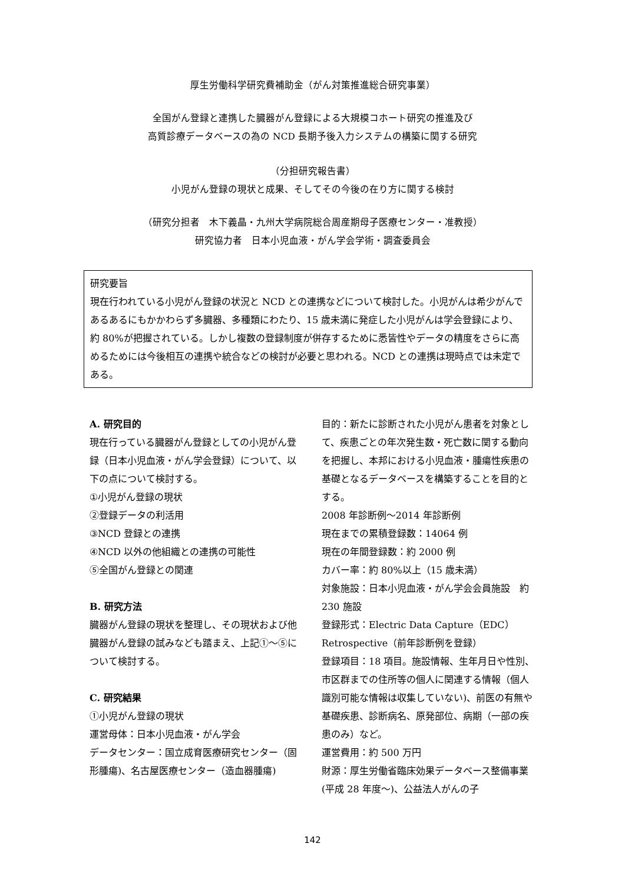厚生労働科学研究費補助金（がん対策推進総合研究事業）
全国がん登録と連携した臓器がん登録による大規模コホート研究の推進及び
高質診療データベースの為の NCD 長期予後入力システムの構築に関する研究
（分担研究報告書）
小児がん登録の現状と成果、そしてその今後の在り方に関する検討
（研究分担者　木下義晶・九州大学病院総合周産期母子医療センター・准教授）
研究協力者　日本小児血液・がん学会学術・調査委員会
研究要旨
現在行われている小児がん登録の状況と NCD との連携などについて検討した。小児がんは希少がんであるあるにもかかわらず多臓器、多種類にわたり、15 歳未満に発症した小児がんは学会登録により、約 80%が把握されている。しかし複数の登録制度が併存するために悉皆性やデータの精度をさらに高めるためには今後相互の連携や統合などの検討が必要と思われる。NCD との連携は現時点では未定である。
A. 研究目的
現在行っている臓器がん登録としての小児がん登録（日本小児血液・がん学会登録）について、以下の点について検討する。
①小児がん登録の現状
②登録データの利活用
③NCD 登録との連携
④NCD 以外の他組織との連携の可能性
⑤全国がん登録との関連
B. 研究方法
臓器がん登録の現状を整理し、その現状および他臓器がん登録の試みなども踏まえ、上記①～⑤について検討する。
C. 研究結果
①小児がん登録の現状
運営母体：日本小児血液・がん学会
データセンター：国立成育医療研究センター（固形腫瘍)、名古屋医療センター（造血器腫瘍)
目的：新たに診断された小児がん患者を対象として、疾患ごとの年次発生数・死亡数に関する動向を把握し、本邦における小児血液・腫瘍性疾患の基礎となるデータベースを構築することを目的とする。
2008 年診断例～2014 年診断例
現在までの累積登録数：14064 例
現在の年間登録数：約 2000 例
カバー率：約 80%以上（15 歳未満）
対象施設：日本小児血液・がん学会会員施設　約 230 施設
登録形式：Electric Data Capture（EDC）
Retrospective（前年診断例を登録）
登録項目：18 項目。施設情報、生年月日や性別、市区群までの住所等の個人に関連する情報（個人識別可能な情報は収集していない)、前医の有無や基礎疾患、診断病名、原発部位、病期（一部の疾患のみ）など。
運営費用：約 500 万円
財源：厚生労働省臨床効果データベース整備事業(平成 28 年度～)、公益法人がんの子
142